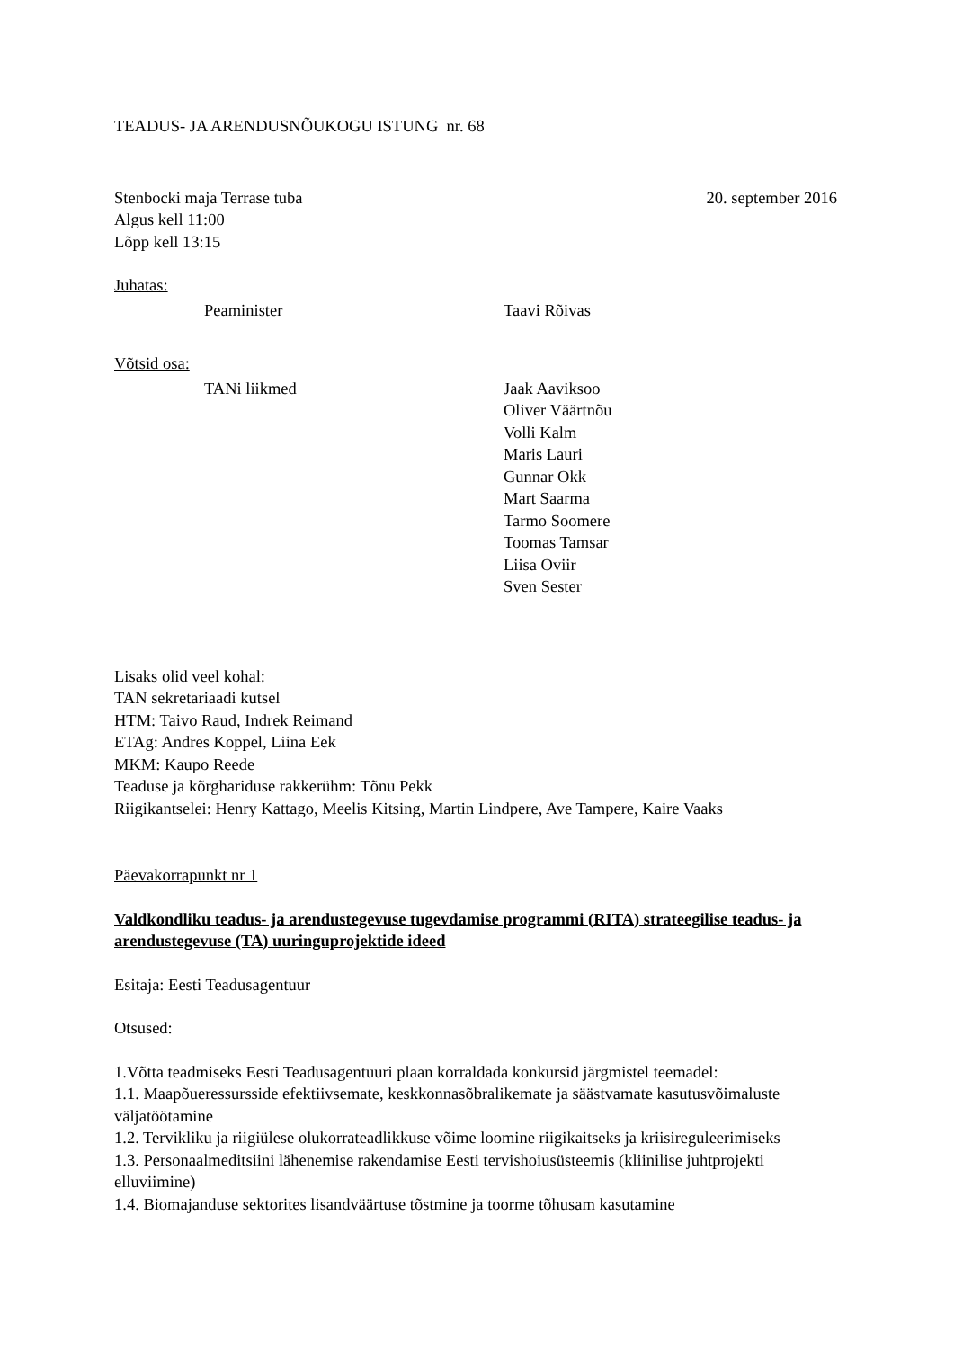TEADUS- JA ARENDUSNÕUKOGU ISTUNG nr. 68
Stenbocki maja Terrase tuba 20. september 2016
Algus kell 11:00
Lõpp kell 13:15
Juhatas:
Peaminister Taavi Rõivas
Võtsid osa:
TANi liikmed Jaak Aaviksoo
Oliver Väärtnõu
Volli Kalm
Maris Lauri
Gunnar Okk
Mart Saarma
Tarmo Soomere
Toomas Tamsar
Liisa Oviir
Sven Sester
Lisaks olid veel kohal:
TAN sekretariaadi kutsel
HTM: Taivo Raud, Indrek Reimand
ETAg: Andres Koppel, Liina Eek
MKM: Kaupo Reede
Teaduse ja kõrghariduse rakkerühm: Tõnu Pekk
Riigikantselei: Henry Kattago, Meelis Kitsing, Martin Lindpere, Ave Tampere, Kaire Vaaks
Päevakorrapunkt nr 1
Valdkondliku teadus- ja arendustegevuse tugevdamise programmi (RITA) strateegilise teadus- ja arendustegevuse (TA) uuringuprojektide ideed
Esitaja: Eesti Teadusagentuur
Otsused:
1.Võtta teadmiseks Eesti Teadusagentuuri plaan korraldada konkursid järgmistel teemadel:
1.1. Maapõueressursside efektiivsemate, keskkonnasõbralikemate ja säästvamate kasutusvõimaluste väljatöötamine
1.2. Tervikliku ja riigiülese olukorrateadlikkuse võime loomine riigikaitseks ja kriisireguleerimiseks
1.3. Personaalmeditsiini lähenemise rakendamise Eesti tervishoiusüsteemis (kliinilise juhtprojekti elluviimine)
1.4. Biomajanduse sektorites lisandväärtuse tõstmine ja toorme tõhusam kasutamine